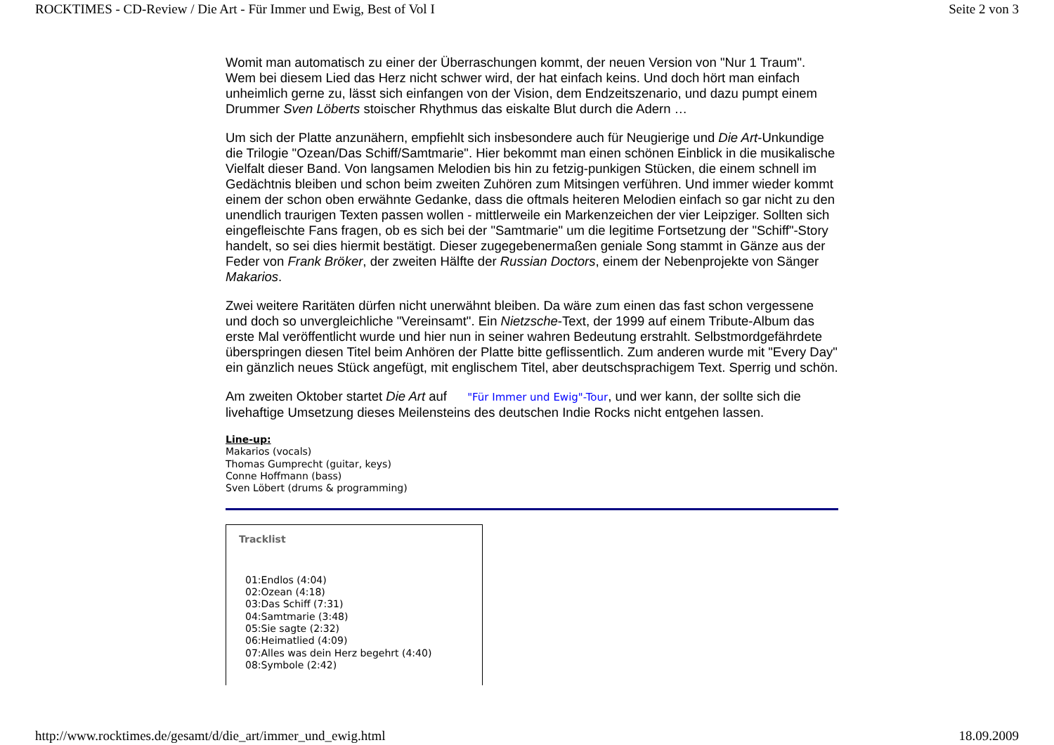ROCKTIMES - CD-Review / Die Art - Für Immer und Ewig, Best of Vol I Seite 2 von 3
Womit man automatisch zu einer der Überraschungen kommt, der neuen Version von "Nur 1 Traum". Wem bei diesem Lied das Herz nicht schwer wird, der hat einfach keins. Und doch hört man einfach unheimlich gerne zu, lässt sich einfangen von der Vision, dem Endzeitszenario, und dazu pumpt einem Drummer Sven Löberts stoischer Rhythmus das eiskalte Blut durch die Adern …
Um sich der Platte anzunähern, empfiehlt sich insbesondere auch für Neugierige und Die Art-Unkundige die Trilogie "Ozean/Das Schiff/Samtmarie". Hier bekommt man einen schönen Einblick in die musikalische Vielfalt dieser Band. Von langsamen Melodien bis hin zu fetzig-punkigen Stücken, die einem schnell im Gedächtnis bleiben und schon beim zweiten Zuhören zum Mitsingen verführen. Und immer wieder kommt einem der schon oben erwähnte Gedanke, dass die oftmals heiteren Melodien einfach so gar nicht zu den unendlich traurigen Texten passen wollen - mittlerweile ein Markenzeichen der vier Leipziger. Sollten sich eingefleischte Fans fragen, ob es sich bei der "Samtmarie" um die legitime Fortsetzung der "Schiff"-Story handelt, so sei dies hiermit bestätigt. Dieser zugegebenermaßen geniale Song stammt in Gänze aus der Feder von Frank Bröker, der zweiten Hälfte der Russian Doctors, einem der Nebenprojekte von Sänger Makarios.
Zwei weitere Raritäten dürfen nicht unerwähnt bleiben. Da wäre zum einen das fast schon vergessene und doch so unvergleichliche "Vereinsamt". Ein Nietzsche-Text, der 1999 auf einem Tribute-Album das erste Mal veröffentlicht wurde und hier nun in seiner wahren Bedeutung erstrahlt. Selbstmordgefährdete überspringen diesen Titel beim Anhören der Platte bitte geflissentlich. Zum anderen wurde mit "Every Day" ein gänzlich neues Stück angefügt, mit englischem Titel, aber deutschsprachigem Text. Sperrig und schön.
Am zweiten Oktober startet Die Art auf "Für Immer und Ewig"-Tour, und wer kann, der sollte sich die livehaftige Umsetzung dieses Meilensteins des deutschen Indie Rocks nicht entgehen lassen.
Line-up:
Makarios (vocals)
Thomas Gumprecht (guitar, keys)
Conne Hoffmann (bass)
Sven Löbert (drums & programming)
Tracklist
01:Endlos (4:04)
02:Ozean (4:18)
03:Das Schiff (7:31)
04:Samtmarie (3:48)
05:Sie sagte (2:32)
06:Heimatlied (4:09)
07:Alles was dein Herz begehrt (4:40)
08:Symbole (2:42)
http://www.rocktimes.de/gesamt/d/die_art/immer_und_ewig.html 18.09.2009